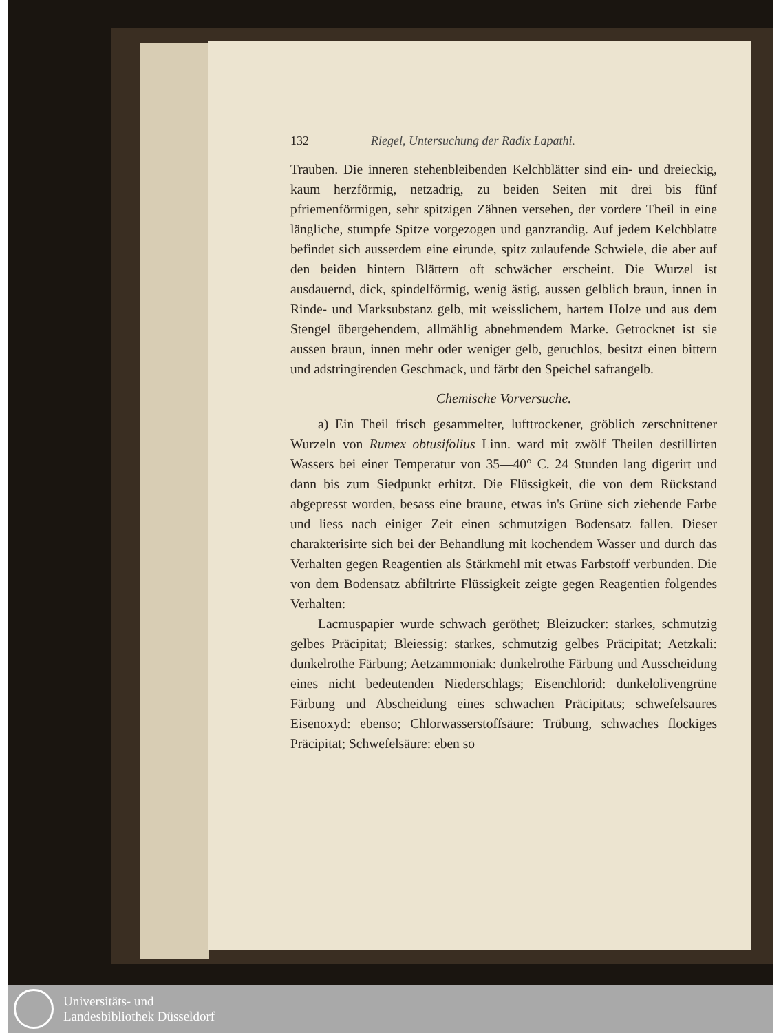132 Riegel, Untersuchung der Radix Lapathi.
Trauben. Die inneren stehenbleibenden Kelchblätter sind ein- und dreieckig, kaum herzförmig, netzadrig, zu beiden Seiten mit drei bis fünf pfriemenförmigen, sehr spitzigen Zähnen versehen, der vordere Theil in eine längliche, stumpfe Spitze vorgezogen und ganzrandig. Auf jedem Kelchblatte befindet sich ausserdem eine eirunde, spitz zulaufende Schwiele, die aber auf den beiden hintern Blättern oft schwächer erscheint. Die Wurzel ist ausdauernd, dick, spindelförmig, wenig ästig, aussen gelblich braun, innen in Rinde- und Marksubstanz gelb, mit weisslichem, hartem Holze und aus dem Stengel übergehendem, allmählig abnehmendem Marke. Getrocknet ist sie aussen braun, innen mehr oder weniger gelb, geruchlos, besitzt einen bittern und adstringirenden Geschmack, und färbt den Speichel safrangelb.
Chemische Vorversuche.
a) Ein Theil frisch gesammelter, lufttrockener, gröblich zerschnittener Wurzeln von Rumex obtusifolius Linn. ward mit zwölf Theilen destillirten Wassers bei einer Temperatur von 35—40° C. 24 Stunden lang digerirt und dann bis zum Siedpunkt erhitzt. Die Flüssigkeit, die von dem Rückstand abgepresst worden, besass eine braune, etwas in's Grüne sich ziehende Farbe und liess nach einiger Zeit einen schmutzigen Bodensatz fallen. Dieser charakterisirte sich bei der Behandlung mit kochendem Wasser und durch das Verhalten gegen Reagentien als Stärkmehl mit etwas Farbstoff verbunden. Die von dem Bodensatz abfiltrirte Flüssigkeit zeigte gegen Reagentien folgendes Verhalten:
Lacmuspapier wurde schwach geröthet; Bleizucker: starkes, schmutzig gelbes Präcipitat; Bleiessig: starkes, schmutzig gelbes Präcipitat; Aetzkali: dunkelrothe Färbung; Aetzammoniak: dunkelrothe Färbung und Ausscheidung eines nicht bedeutenden Niederschlags; Eisenchlorid: dunkelolivengrüne Färbung und Abscheidung eines schwachen Präcipitats; schwefelsaures Eisenoxyd: ebenso; Chlorwasserstoffsäure: Trübung, schwaches flockiges Präcipitat; Schwefelsäure: eben so
Universitäts- und
Landesbibliothek Düsseldorf